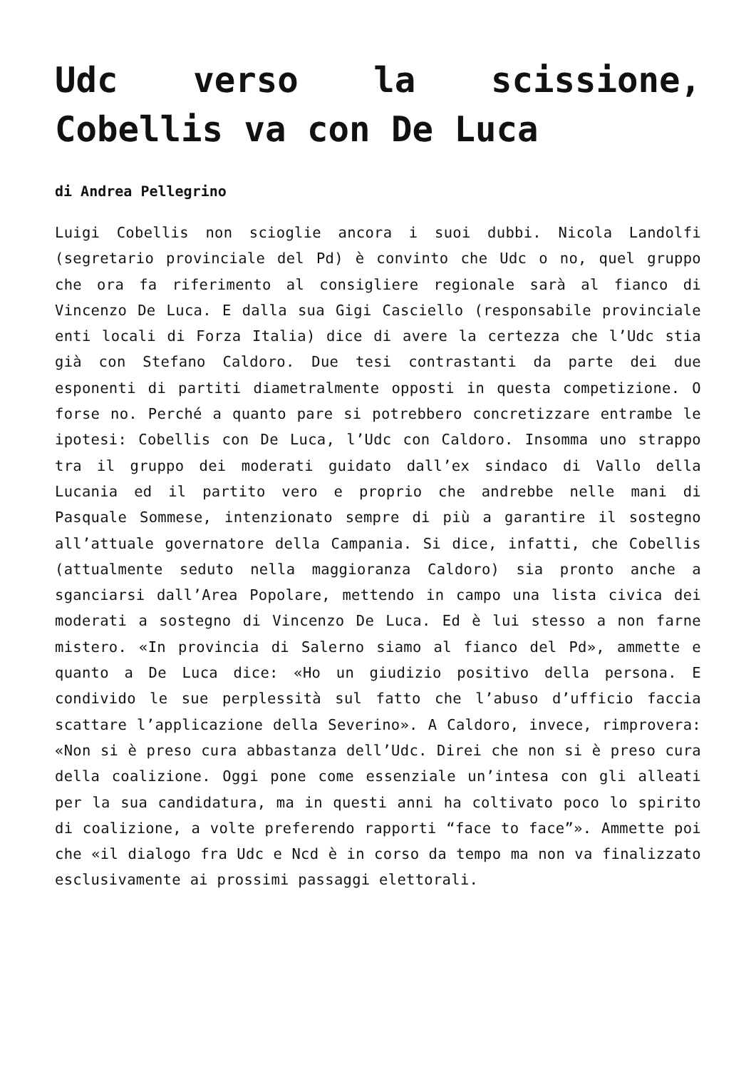Udc verso la scissione, Cobellis va con De Luca
di Andrea Pellegrino
Luigi Cobellis non scioglie ancora i suoi dubbi. Nicola Landolfi (segretario provinciale del Pd) è convinto che Udc o no, quel gruppo che ora fa riferimento al consigliere regionale sarà al fianco di Vincenzo De Luca. E dalla sua Gigi Casciello (responsabile provinciale enti locali di Forza Italia) dice di avere la certezza che l’Udc stia già con Stefano Caldoro. Due tesi contrastanti da parte dei due esponenti di partiti diametralmente opposti in questa competizione. O forse no. Perché a quanto pare si potrebbero concretizzare entrambe le ipotesi: Cobellis con De Luca, l’Udc con Caldoro. Insomma uno strappo tra il gruppo dei moderati guidato dall’ex sindaco di Vallo della Lucania ed il partito vero e proprio che andrebbe nelle mani di Pasquale Sommese, intenzionato sempre di più a garantire il sostegno all’attuale governatore della Campania. Si dice, infatti, che Cobellis (attualmente seduto nella maggioranza Caldoro) sia pronto anche a sganciarsi dall’Area Popolare, mettendo in campo una lista civica dei moderati a sostegno di Vincenzo De Luca. Ed è lui stesso a non farne mistero. «In provincia di Salerno siamo al fianco del Pd», ammette e quanto a De Luca dice: «Ho un giudizio positivo della persona. E condivido le sue perplessità sul fatto che l’abuso d’ufficio faccia scattare l’applicazione della Severino». A Caldoro, invece, rimprovera: «Non si è preso cura abbastanza dell’Udc. Direi che non si è preso cura della coalizione. Oggi pone come essenziale un’intesa con gli alleati per la sua candidatura, ma in questi anni ha coltivato poco lo spirito di coalizione, a volte preferendo rapporti “face to face”». Ammette poi che «il dialogo fra Udc e Ncd è in corso da tempo ma non va finalizzato esclusivamente ai prossimi passaggi elettorali.